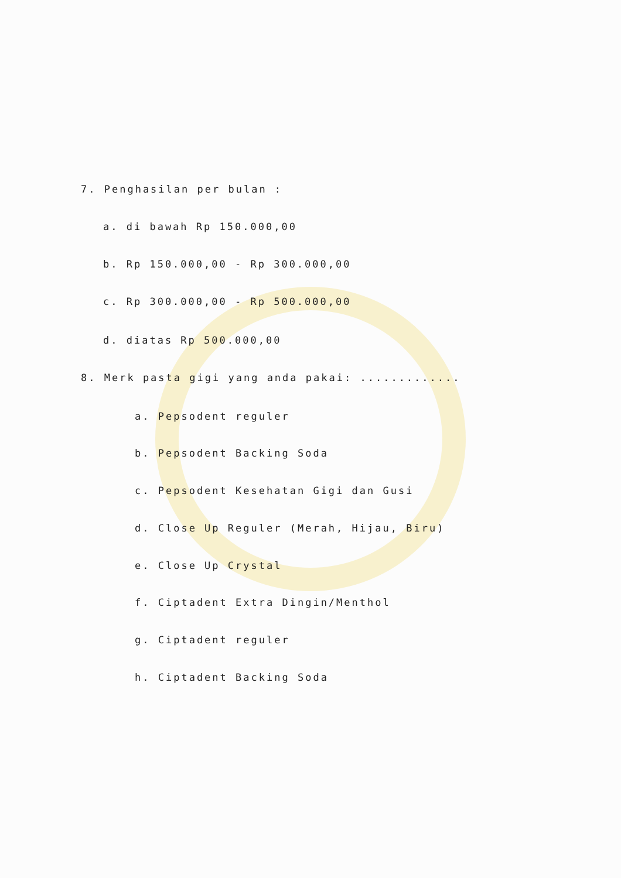7. Penghasilan per bulan :
a. di bawah Rp 150.000,00
b. Rp 150.000,00 - Rp 300.000,00
c. Rp 300.000,00 - Rp 500.000,00
d. diatas Rp 500.000,00
8. Merk pasta gigi yang anda pakai: .............
a. Pepsodent reguler
b. Pepsodent Backing Soda
c. Pepsodent Kesehatan Gigi dan Gusi
d. Close Up Reguler (Merah, Hijau, Biru)
e. Close Up Crystal
f. Ciptadent Extra Dingin/Menthol
g. Ciptadent reguler
h. Ciptadent Backing Soda